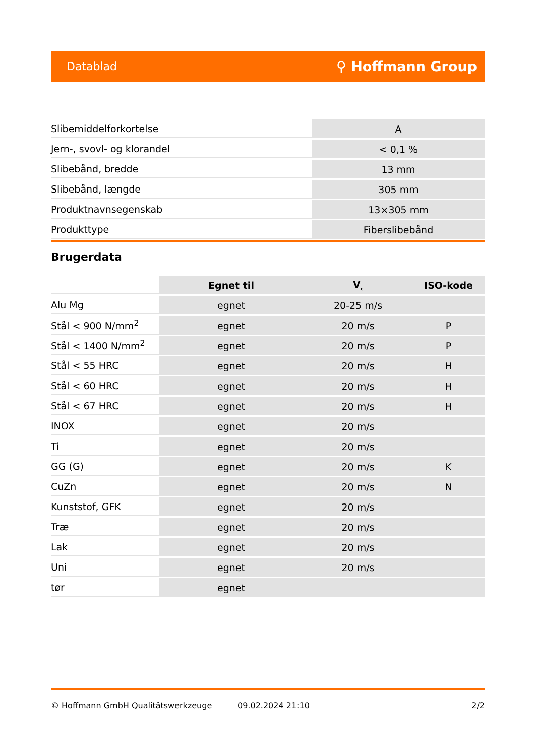Datablad ⚲ Hoffmann Group
| Slibemiddelforkortelse | A |
| Jern-, svovl- og klorandel | < 0,1 % |
| Slibebånd, bredde | 13 mm |
| Slibebånd, længde | 305 mm |
| Produktnavnsegenskab | 13×305 mm |
| Produkttype | Fiberslibebånd |
Brugerdata
| | Egnet til | V<sub>c</sub> | ISO-kode |
| Alu Mg | egnet | 20-25 m/s | |
| Stål < 900 N/mm<sup>2</sup> | egnet | 20 m/s | P |
| Stål < 1400 N/mm<sup>2</sup> | egnet | 20 m/s | P |
| Stål < 55 HRC | egnet | 20 m/s | H |
| Stål < 60 HRC | egnet | 20 m/s | H |
| Stål < 67 HRC | egnet | 20 m/s | H |
| INOX | egnet | 20 m/s | |
| Ti | egnet | 20 m/s | |
| GG (G) | egnet | 20 m/s | K |
| CuZn | egnet | 20 m/s | N |
| Kunststof, GFK | egnet | 20 m/s | |
| Træ | egnet | 20 m/s | |
| Lak | egnet | 20 m/s | |
| Uni | egnet | 20 m/s | |
| tør | egnet | | |
© Hoffmann GmbH Qualitätswerkzeuge 09.02.2024 21:10 2/2